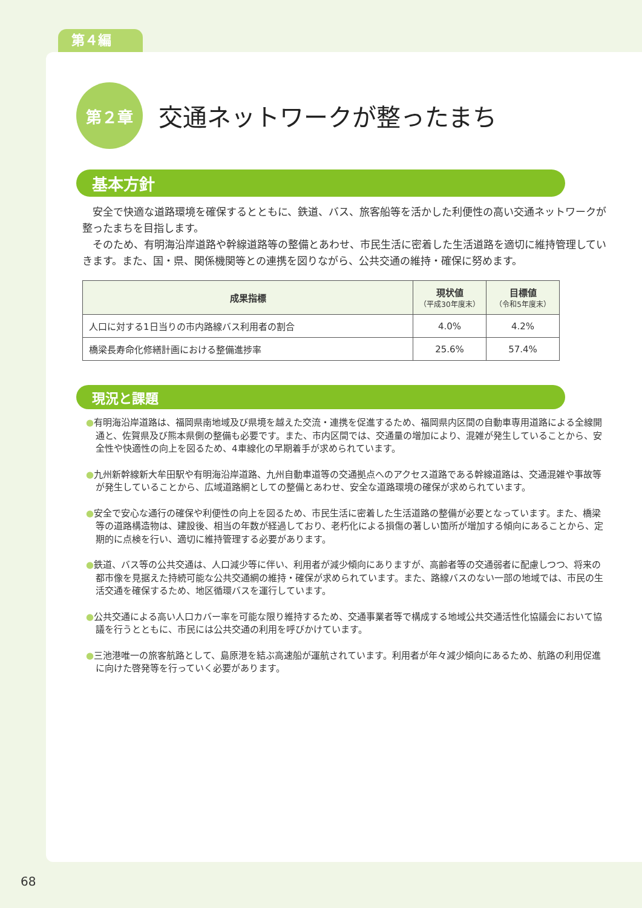第４編
第２章
交通ネットワークが整ったまち
基本方針
安全で快適な道路環境を確保するとともに、鉄道、バス、旅客船等を活かした利便性の高い交通ネットワークが整ったまちを目指します。
そのため、有明海沿岸道路や幹線道路等の整備とあわせ、市民生活に密着した生活道路を適切に維持管理していきます。また、国・県、関係機関等との連携を図りながら、公共交通の維持・確保に努めます。
| 成果指標 | 現状値 （平成30年度末） | 目標値 （令和5年度末） |
| --- | --- | --- |
| 人口に対する1日当りの市内路線バス利用者の割合 | 4.0% | 4.2% |
| 橋梁長寿命化修繕計画における整備進捗率 | 25.6% | 57.4% |
現況と課題
●有明海沿岸道路は、福岡県南地域及び県境を越えた交流・連携を促進するため、福岡県内区間の自動車専用道路による全線開通と、佐賀県及び熊本県側の整備も必要です。また、市内区間では、交通量の増加により、混雑が発生していることから、安全性や快適性の向上を図るため、4車線化の早期着手が求められています。
●九州新幹線新大牟田駅や有明海沿岸道路、九州自動車道等の交通拠点へのアクセス道路である幹線道路は、交通混雑や事故等が発生していることから、広域道路網としての整備とあわせ、安全な道路環境の確保が求められています。
●安全で安心な通行の確保や利便性の向上を図るため、市民生活に密着した生活道路の整備が必要となっています。また、橋梁等の道路構造物は、建設後、相当の年数が経過しており、老朽化による損傷の著しい箇所が増加する傾向にあることから、定期的に点検を行い、適切に維持管理する必要があります。
●鉄道、バス等の公共交通は、人口減少等に伴い、利用者が減少傾向にありますが、高齢者等の交通弱者に配慮しつつ、将来の都市像を見据えた持続可能な公共交通網の維持・確保が求められています。また、路線バスのない一部の地域では、市民の生活交通を確保するため、地区循環バスを運行しています。
●公共交通による高い人口カバー率を可能な限り維持するため、交通事業者等で構成する地域公共交通活性化協議会において協議を行うとともに、市民には公共交通の利用を呼びかけています。
●三池港唯一の旅客航路として、島原港を結ぶ高速船が運航されています。利用者が年々減少傾向にあるため、航路の利用促進に向けた啓発等を行っていく必要があります。
68